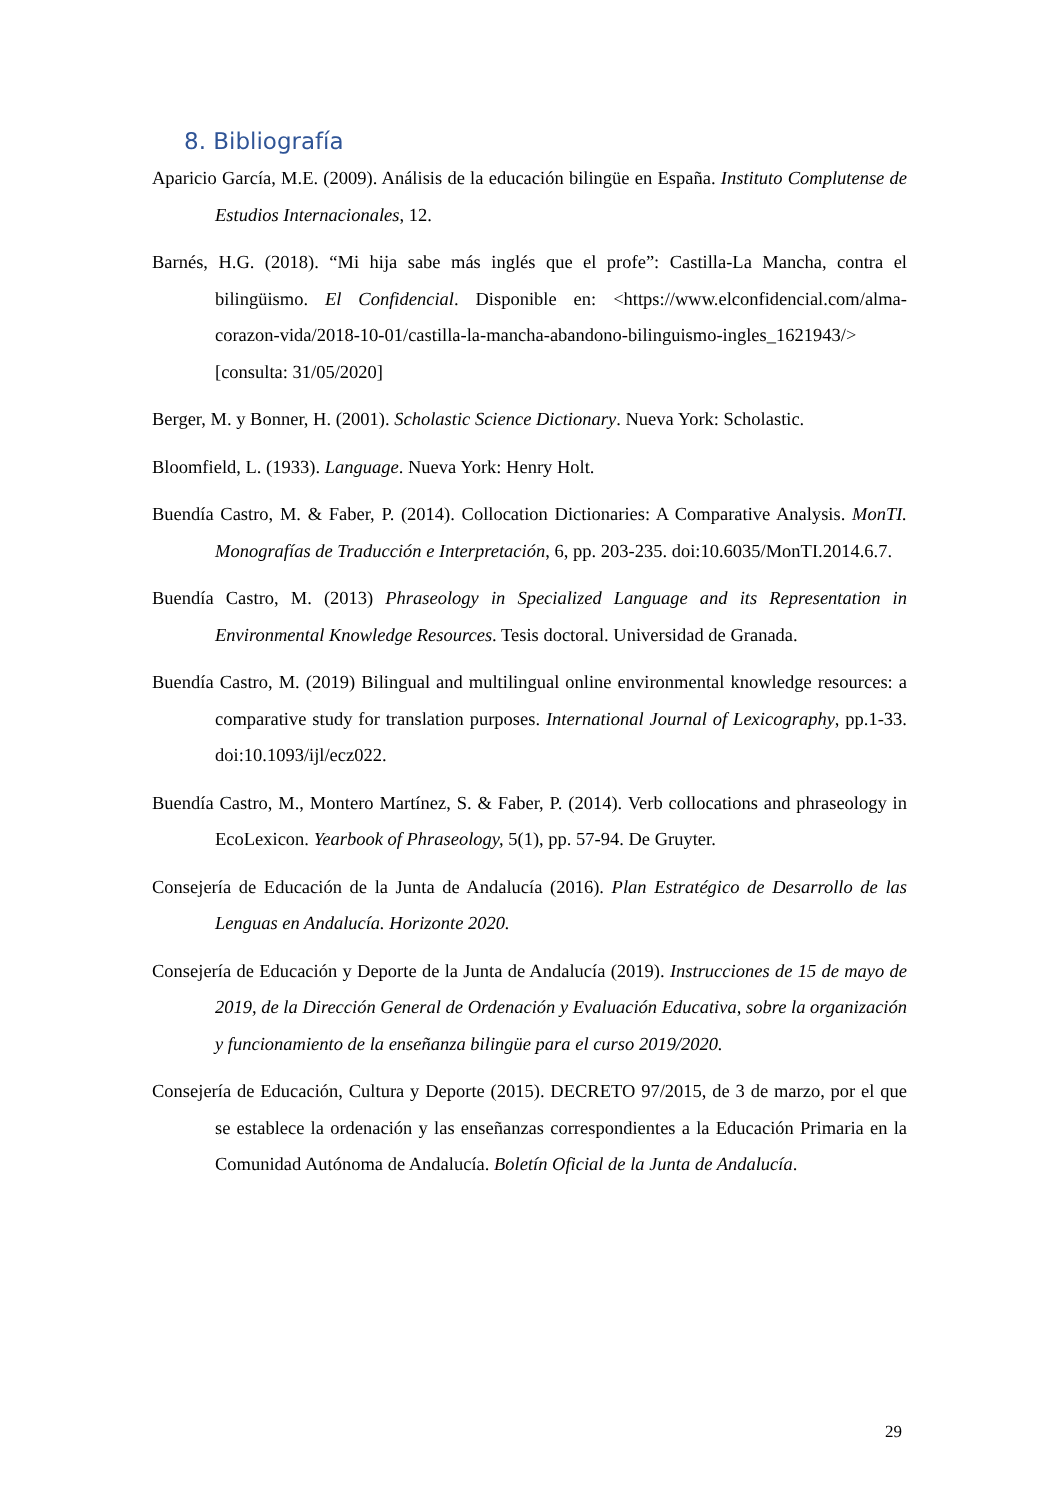8. Bibliografía
Aparicio García, M.E. (2009). Análisis de la educación bilingüe en España. Instituto Complutense de Estudios Internacionales, 12.
Barnés, H.G. (2018). “Mi hija sabe más inglés que el profe”: Castilla-La Mancha, contra el bilingüismo. El Confidencial. Disponible en: <https://www.elconfidencial.com/alma-corazon-vida/2018-10-01/castilla-la-mancha-abandono-bilinguismo-ingles_1621943/> [consulta: 31/05/2020]
Berger, M. y Bonner, H. (2001). Scholastic Science Dictionary. Nueva York: Scholastic.
Bloomfield, L. (1933). Language. Nueva York: Henry Holt.
Buendía Castro, M. & Faber, P. (2014). Collocation Dictionaries: A Comparative Analysis. MonTI. Monografías de Traducción e Interpretación, 6, pp. 203-235. doi:10.6035/MonTI.2014.6.7.
Buendía Castro, M. (2013) Phraseology in Specialized Language and its Representation in Environmental Knowledge Resources. Tesis doctoral. Universidad de Granada.
Buendía Castro, M. (2019) Bilingual and multilingual online environmental knowledge resources: a comparative study for translation purposes. International Journal of Lexicography, pp.1-33. doi:10.1093/ijl/ecz022.
Buendía Castro, M., Montero Martínez, S. & Faber, P. (2014). Verb collocations and phraseology in EcoLexicon. Yearbook of Phraseology, 5(1), pp. 57-94. De Gruyter.
Consejería de Educación de la Junta de Andalucía (2016). Plan Estratégico de Desarrollo de las Lenguas en Andalucía. Horizonte 2020.
Consejería de Educación y Deporte de la Junta de Andalucía (2019). Instrucciones de 15 de mayo de 2019, de la Dirección General de Ordenación y Evaluación Educativa, sobre la organización y funcionamiento de la enseñanza bilingüe para el curso 2019/2020.
Consejería de Educación, Cultura y Deporte (2015). DECRETO 97/2015, de 3 de marzo, por el que se establece la ordenación y las enseñanzas correspondientes a la Educación Primaria en la Comunidad Autónoma de Andalucía. Boletín Oficial de la Junta de Andalucía.
29